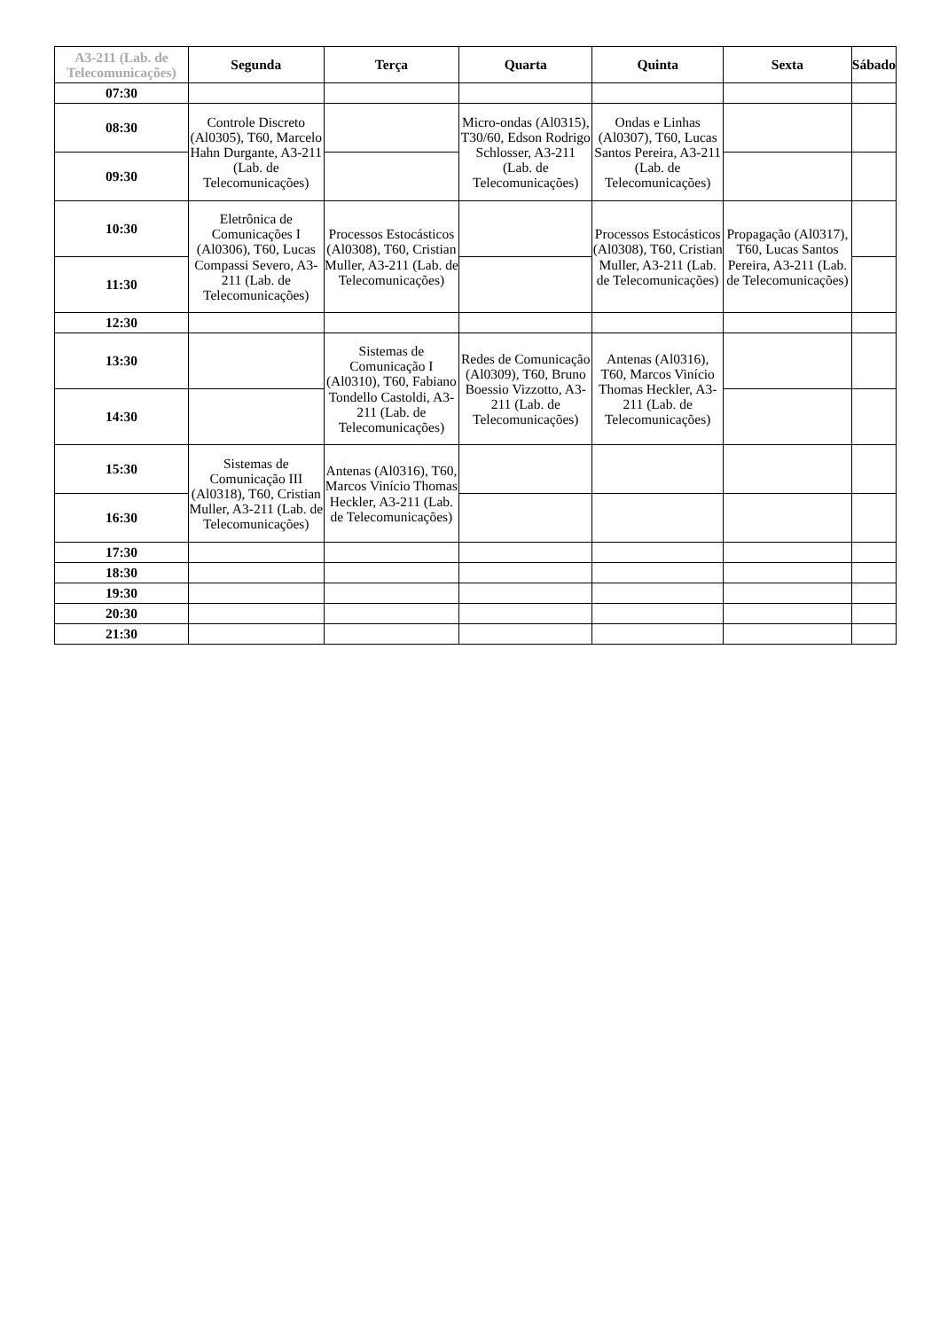| A3-211 (Lab. de Telecomunicações) | Segunda | Terça | Quarta | Quinta | Sexta | Sábado |
| --- | --- | --- | --- | --- | --- | --- |
| 07:30 | | | | | | |
| 08:30 | Controle Discreto (Al0305), T60, Marcelo Hahn Durgante, A3-211 (Lab. de Telecomunicações) | | Micro-ondas (Al0315), T30/60, Edson Rodrigo Schlosser, A3-211 (Lab. de Telecomunicações) | Ondas e Linhas (Al0307), T60, Lucas Santos Pereira, A3-211 (Lab. de Telecomunicações) | | |
| 09:30 | | | | | | |
| 10:30 | Eletrônica de Comunicações I (Al0306), T60, Lucas Compassi Severo, A3-211 (Lab. de Telecomunicações) | Processos Estocásticos (Al0308), T60, Cristian Muller, A3-211 (Lab. de Telecomunicações) | | Processos Estocásticos (Al0308), T60, Cristian Muller, A3-211 (Lab. de Telecomunicações) | Propagação (Al0317), T60, Lucas Santos Pereira, A3-211 (Lab. de Telecomunicações) | |
| 11:30 | | | | | | |
| 12:30 | | | | | | |
| 13:30 | | Sistemas de Comunicação I (Al0310), T60, Fabiano Tondello Castoldi, A3-211 (Lab. de Telecomunicações) | Redes de Comunicação (Al0309), T60, Bruno Boessio Vizzotto, A3-211 (Lab. de Telecomunicações) | Antenas (Al0316), T60, Marcos Vinício Thomas Heckler, A3-211 (Lab. de Telecomunicações) | | |
| 14:30 | | | | | | |
| 15:30 | Sistemas de Comunicação III (Al0318), T60, Cristian Muller, A3-211 (Lab. de Telecomunicações) | Antenas (Al0316), T60, Marcos Vinício Thomas Heckler, A3-211 (Lab. de Telecomunicações) | | | | |
| 16:30 | | | | | | |
| 17:30 | | | | | | |
| 18:30 | | | | | | |
| 19:30 | | | | | | |
| 20:30 | | | | | | |
| 21:30 | | | | | | |